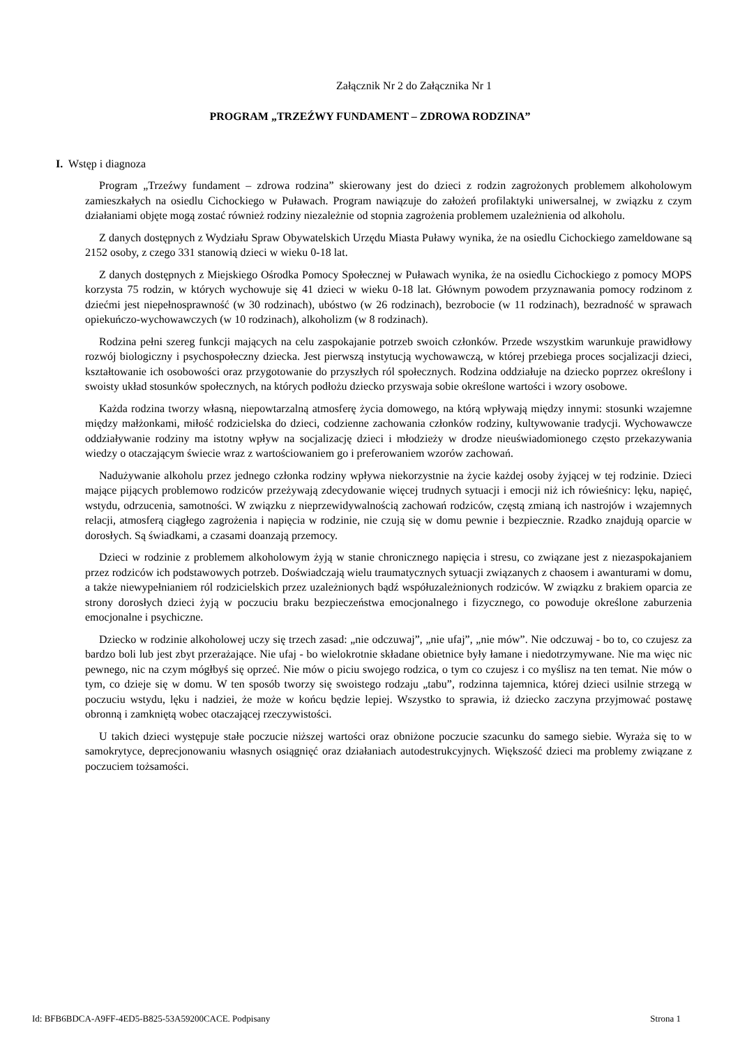Załącznik Nr 2 do Załącznika Nr 1
PROGRAM „TRZEŹWY FUNDAMENT – ZDROWA RODZINA”
I. Wstęp i diagnoza
Program „Trzeźwy fundament – zdrowa rodzina” skierowany jest do dzieci z rodzin zagrożonych problemem alkoholowym zamieszkałych na osiedlu Cichockiego w Puławach. Program nawiązuje do założeń profilaktyki uniwersalnej, w związku z czym działaniami objęte mogą zostać również rodziny niezależnie od stopnia zagrożenia problemem uzależnienia od alkoholu.
Z danych dostępnych z Wydziału Spraw Obywatelskich Urzędu Miasta Puławy wynika, że na osiedlu Cichockiego zameldowane są 2152 osoby, z czego 331 stanowią dzieci w wieku 0-18 lat.
Z danych dostępnych z Miejskiego Ośrodka Pomocy Społecznej w Puławach wynika, że na osiedlu Cichockiego z pomocy MOPS korzysta 75 rodzin, w których wychowuje się 41 dzieci w wieku 0-18 lat. Głównym powodem przyznawania pomocy rodzinom z dziećmi jest niepełnosprawność (w 30 rodzinach), ubóstwo (w 26 rodzinach), bezrobocie (w 11 rodzinach), bezradność w sprawach opiekuńczo-wychowawczych (w 10 rodzinach), alkoholizm (w 8 rodzinach).
Rodzina pełni szereg funkcji mających na celu zaspokajanie potrzeb swoich członków. Przede wszystkim warunkuje prawidłowy rozwój biologiczny i psychospołeczny dziecka. Jest pierwszą instytucją wychowawczą, w której przebiega proces socjalizacji dzieci, kształtowanie ich osobowości oraz przygotowanie do przyszłych ról społecznych. Rodzina oddziałuje na dziecko poprzez określony i swoisty układ stosunków społecznych, na których podłożu dziecko przyswaja sobie określone wartości i wzory osobowe.
Każda rodzina tworzy własną, niepowtarzalną atmosferę życia domowego, na którą wpływają między innymi: stosunki wzajemne między małżonkami, miłość rodzicielska do dzieci, codzienne zachowania członków rodziny, kultywowanie tradycji. Wychowawcze oddziaływanie rodziny ma istotny wpływ na socjalizację dzieci i młodzieży w drodze nieuświadomionego często przekazywania wiedzy o otaczającym świecie wraz z wartościowaniem go i preferowaniem wzorów zachowań.
Nadużywanie alkoholu przez jednego członka rodziny wpływa niekorzystnie na życie każdej osoby żyjącej w tej rodzinie. Dzieci mające pijących problemowo rodziców przeżywają zdecydowanie więcej trudnych sytuacji i emocji niż ich rówieśnicy: lęku, napięć, wstydu, odrzucenia, samotności. W związku z nieprzewidywalnością zachowań rodziców, częstą zmianą ich nastrojów i wzajemnych relacji, atmosferą ciągłego zagrożenia i napięcia w rodzinie, nie czują się w domu pewnie i bezpiecznie. Rzadko znajdują oparcie w dorosłych. Są świadkami, a czasami doanzają przemocy.
Dzieci w rodzinie z problemem alkoholowym żyją w stanie chronicznego napięcia i stresu, co związane jest z niezaspokajaniem przez rodziców ich podstawowych potrzeb. Doświadczają wielu traumatycznych sytuacji związanych z chaosem i awanturami w domu, a także niewypełnianiem ról rodzicielskich przez uzależnionych bądź współuzależnionych rodziców. W związku z brakiem oparcia ze strony dorosłych dzieci żyją w poczuciu braku bezpieczeństwa emocjonalnego i fizycznego, co powoduje określone zaburzenia emocjonalne i psychiczne.
Dziecko w rodzinie alkoholowej uczy się trzech zasad: „nie odczuwaj”, „nie ufaj”, „nie mów”. Nie odczuwaj - bo to, co czujesz za bardzo boli lub jest zbyt przerażające. Nie ufaj - bo wielokrotnie składane obietnice były łamane i niedotrzymywane. Nie ma więc nic pewnego, nic na czym mógłbyś się oprzeć. Nie mów o piciu swojego rodzica, o tym co czujesz i co myślisz na ten temat. Nie mów o tym, co dzieje się w domu. W ten sposób tworzy się swoistego rodzaju „tabu”, rodzinna tajemnica, której dzieci usilnie strzegą w poczuciu wstydu, lęku i nadziei, że może w końcu będzie lepiej. Wszystko to sprawia, iż dziecko zaczyna przyjmować postawę obronną i zamkniętą wobec otaczającej rzeczywistości.
U takich dzieci występuje stałe poczucie niższej wartości oraz obniżone poczucie szacunku do samego siebie. Wyraża się to w samokrytyce, deprecjonowaniu własnych osiągnięć oraz działaniach autodestrukcyjnych. Większość dzieci ma problemy związane z poczuciem tożsamości.
Id: BFB6BDCA-A9FF-4ED5-B825-53A59200CACE. Podpisany Strona 1